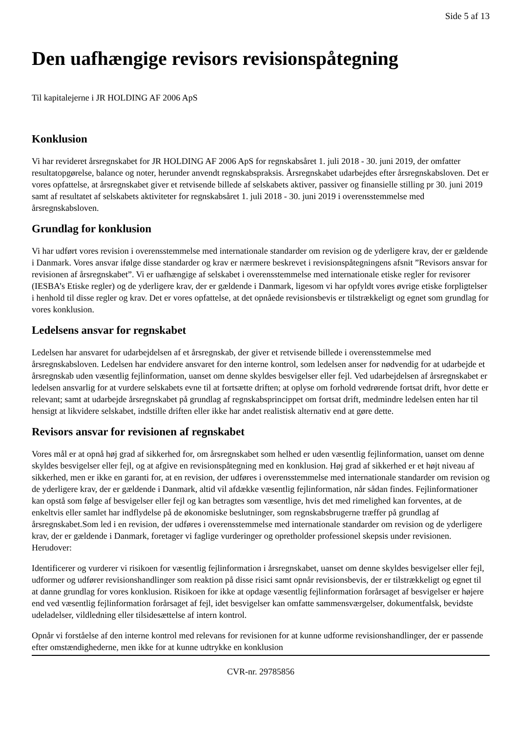Side 5 af 13
Den uafhængige revisors revisionspåtegning
Til kapitalejerne i JR HOLDING AF 2006 ApS
Konklusion
Vi har revideret årsregnskabet for JR HOLDING AF 2006 ApS for regnskabsåret 1. juli 2018 - 30. juni 2019, der omfatter resultatopgørelse, balance og noter, herunder anvendt regnskabspraksis. Årsregnskabet udarbejdes efter årsregnskabsloven. Det er vores opfattelse, at årsregnskabet giver et retvisende billede af selskabets aktiver, passiver og finansielle stilling pr 30. juni 2019 samt af resultatet af selskabets aktiviteter for regnskabsåret 1. juli 2018 - 30. juni 2019 i overensstemmelse med årsregnskabsloven.
Grundlag for konklusion
Vi har udført vores revision i overensstemmelse med internationale standarder om revision og de yderligere krav, der er gældende i Danmark. Vores ansvar ifølge disse standarder og krav er nærmere beskrevet i revisionspåtegningens afsnit ”Revisors ansvar for revisionen af årsregnskabet”. Vi er uafhængige af selskabet i overensstemmelse med internationale etiske regler for revisorer (IESBA’s Etiske regler) og de yderligere krav, der er gældende i Danmark, ligesom vi har opfyldt vores øvrige etiske forpligtelser i henhold til disse regler og krav. Det er vores opfattelse, at det opnåede revisionsbevis er tilstrækkeligt og egnet som grundlag for vores konklusion.
Ledelsens ansvar for regnskabet
Ledelsen har ansvaret for udarbejdelsen af et årsregnskab, der giver et retvisende billede i overensstemmelse med årsregnskabsloven. Ledelsen har endvidere ansvaret for den interne kontrol, som ledelsen anser for nødvendig for at udarbejde et årsregnskab uden væsentlig fejlinformation, uanset om denne skyldes besvigelser eller fejl. Ved udarbejdelsen af årsregnskabet er ledelsen ansvarlig for at vurdere selskabets evne til at fortsætte driften; at oplyse om forhold vedrørende fortsat drift, hvor dette er relevant; samt at udarbejde årsregnskabet på grundlag af regnskabsprincippet om fortsat drift, medmindre ledelsen enten har til hensigt at likvidere selskabet, indstille driften eller ikke har andet realistisk alternativ end at gøre dette.
Revisors ansvar for revisionen af regnskabet
Vores mål er at opnå høj grad af sikkerhed for, om årsregnskabet som helhed er uden væsentlig fejlinformation, uanset om denne skyldes besvigelser eller fejl, og at afgive en revisionspåtegning med en konklusion. Høj grad af sikkerhed er et højt niveau af sikkerhed, men er ikke en garanti for, at en revision, der udføres i overensstemmelse med internationale standarder om revision og de yderligere krav, der er gældende i Danmark, altid vil afdække væsentlig fejlinformation, når sådan findes. Fejlinformationer kan opstå som følge af besvigelser eller fejl og kan betragtes som væsentlige, hvis det med rimelighed kan forventes, at de enkeltvis eller samlet har indflydelse på de økonomiske beslutninger, som regnskabsbrugerne træffer på grundlag af årsregnskabet.Som led i en revision, der udføres i overensstemmelse med internationale standarder om revision og de yderligere krav, der er gældende i Danmark, foretager vi faglige vurderinger og opretholder professionel skepsis under revisionen. Herudover:
Identificerer og vurderer vi risikoen for væsentlig fejlinformation i årsregnskabet, uanset om denne skyldes besvigelser eller fejl, udformer og udfører revisionshandlinger som reaktion på disse risici samt opnår revisionsbevis, der er tilstrækkeligt og egnet til at danne grundlag for vores konklusion. Risikoen for ikke at opdage væsentlig fejlinformation forårsaget af besvigelser er højere end ved væsentlig fejlinformation forårsaget af fejl, idet besvigelser kan omfatte sammensværgelser, dokumentfalsk, bevidste udeladelser, vildledning eller tilsidesættelse af intern kontrol.
Opnår vi forståelse af den interne kontrol med relevans for revisionen for at kunne udforme revisionshandlinger, der er passende efter omstændighederne, men ikke for at kunne udtrykke en konklusion
CVR-nr. 29785856